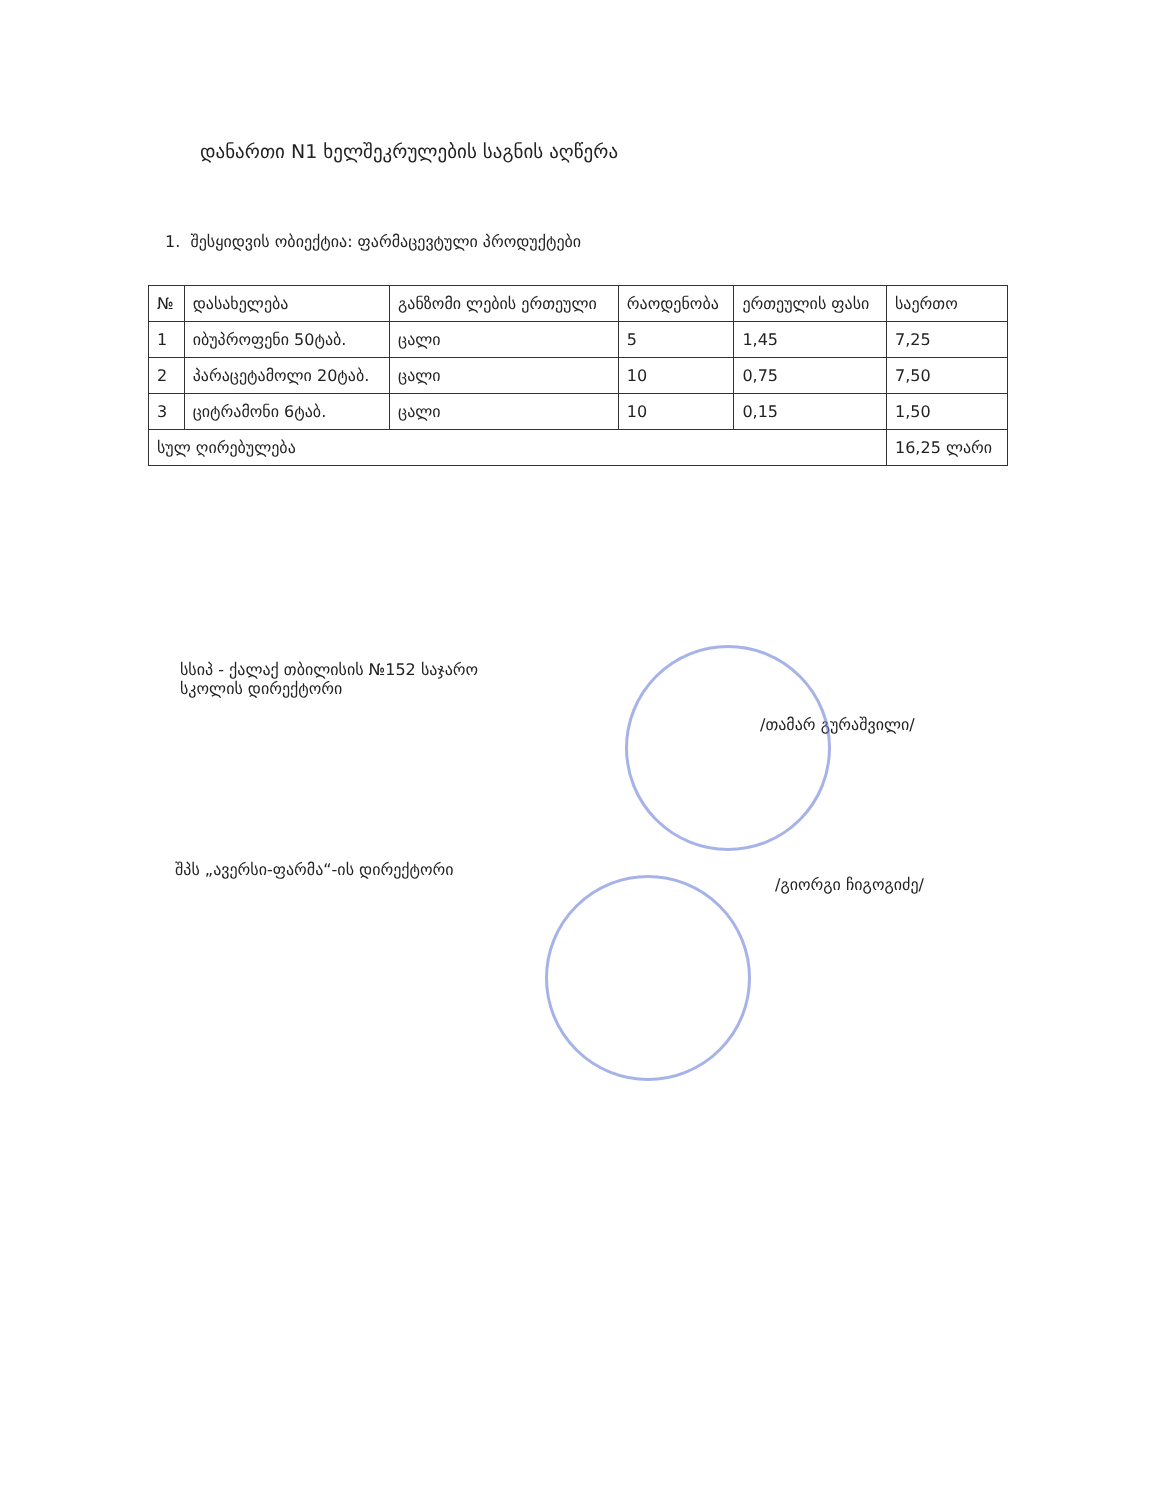დანართი N1 ხელშეკრულების საგნის აღწერა
1. შესყიდვის ობიექტია: ფარმაცევტული პროდუქტები
| № | დასახელება | განზომი ლების ერთეული | რაოდენობა | ერთეულის ფასი | საერთო |
| --- | --- | --- | --- | --- | --- |
| 1 | იბუპროფენი 50ტაბ. | ცალი | 5 | 1,45 | 7,25 |
| 2 | პარაცეტამოლი 20ტაბ. | ცალი | 10 | 0,75 | 7,50 |
| 3 | ციტრამონი 6ტაბ. | ცალი | 10 | 0,15 | 1,50 |
| სულ ღირებულება | | | | | 16,25 ლარი |
სსიპ - ქალაქ თბილისის №152 საჯარო
სკოლის დირექტორი
/თამარ გურაშვილი/
შპს „ავერსი-ფარმა“-ის დირექტორი
/გიორგი ჩიგოგიძე/